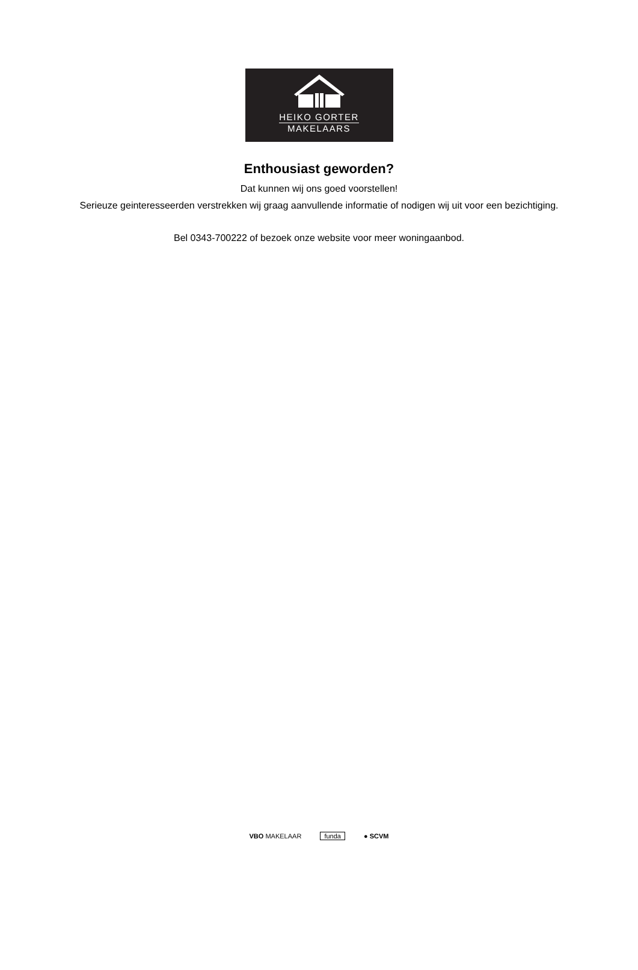HEIKO GORTER
MAKELAARS
Enthousiast geworden?
Dat kunnen wij ons goed voorstellen!
Serieuze geinteresseerden verstrekken wij graag aanvullende informatie of nodigen wij uit voor een bezichtiging.
Bel 0343-700222 of bezoek onze website voor meer woningaanbod.
VBO MAKELAAR funda ● SCVM